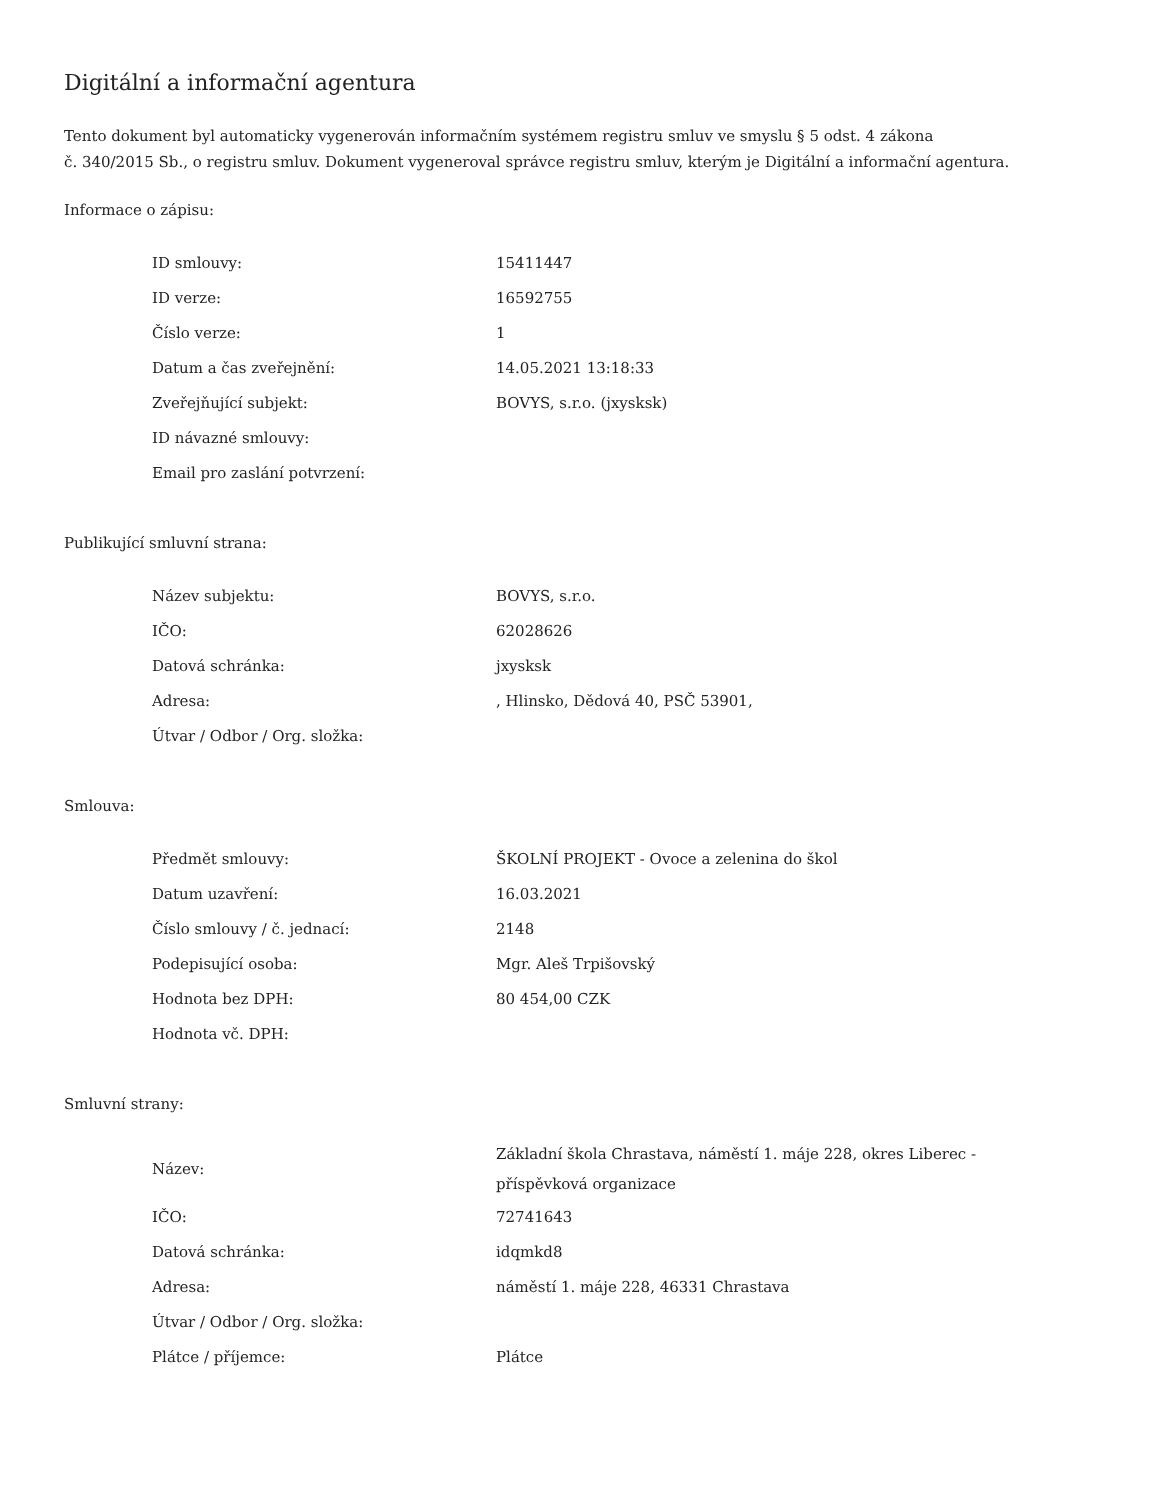Digitální a informační agentura
Tento dokument byl automaticky vygenerován informačním systémem registru smluv ve smyslu § 5 odst. 4 zákona
č. 340/2015 Sb., o registru smluv. Dokument vygeneroval správce registru smluv, kterým je Digitální a informační agentura.
Informace o zápisu:
| ID smlouvy: | 15411447 |
| ID verze: | 16592755 |
| Číslo verze: | 1 |
| Datum a čas zveřejnění: | 14.05.2021 13:18:33 |
| Zveřejňující subjekt: | BOVYS, s.r.o. (jxysksk) |
| ID návazné smlouvy: | |
| Email pro zaslání potvrzení: | |
Publikující smluvní strana:
| Název subjektu: | BOVYS, s.r.o. |
| IČO: | 62028626 |
| Datová schránka: | jxysksk |
| Adresa: | , Hlinsko, Dědová 40, PSČ 53901, |
| Útvar / Odbor / Org. složka: | |
Smlouva:
| Předmět smlouvy: | ŠKOLNÍ PROJEKT - Ovoce a zelenina do škol |
| Datum uzavření: | 16.03.2021 |
| Číslo smlouvy / č. jednací: | 2148 |
| Podepisující osoba: | Mgr. Aleš Trpišovský |
| Hodnota bez DPH: | 80 454,00 CZK |
| Hodnota vč. DPH: | |
Smluvní strany:
| Název: | Základní škola Chrastava, náměstí 1. máje 228, okres Liberec - příspěvková organizace |
| IČO: | 72741643 |
| Datová schránka: | idqmkd8 |
| Adresa: | náměstí 1. máje 228, 46331 Chrastava |
| Útvar / Odbor / Org. složka: | |
| Plátce / příjemce: | Plátce |